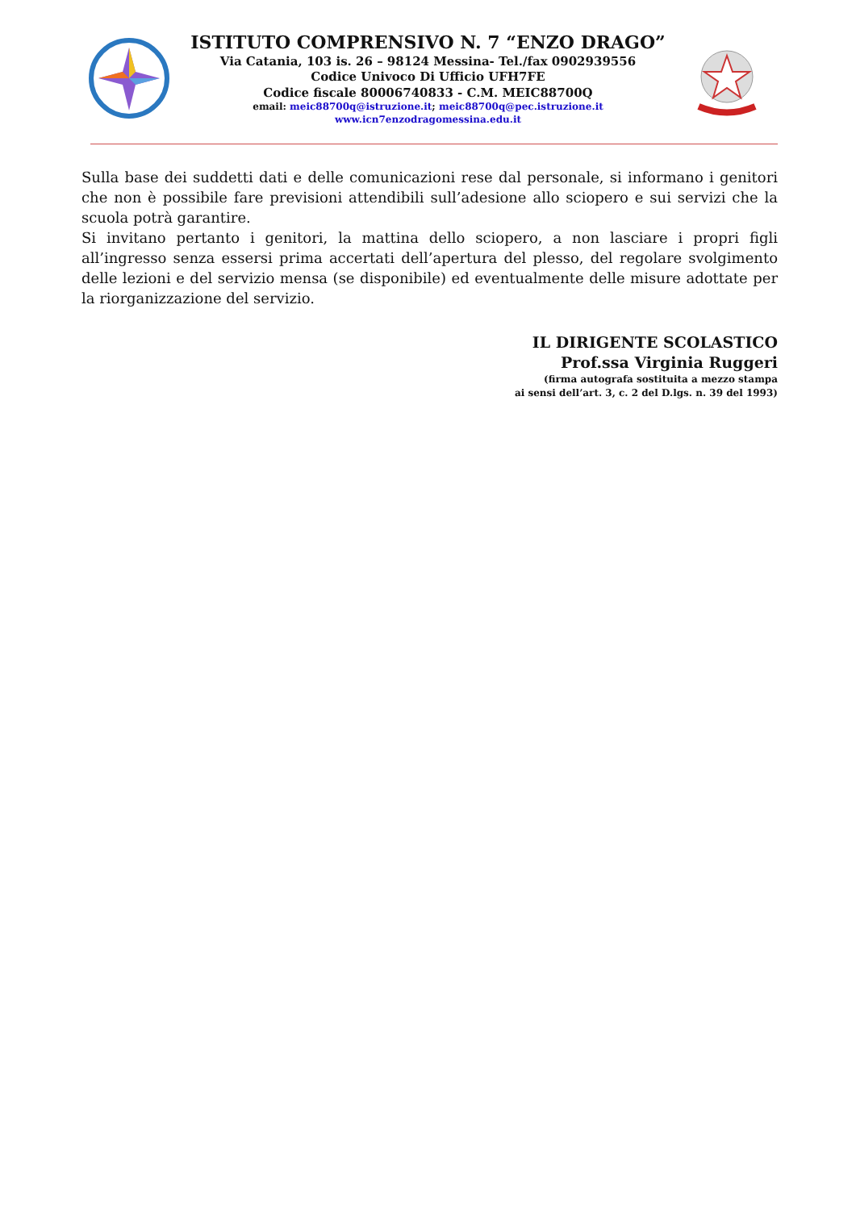ISTITUTO COMPRENSIVO N. 7 “ENZO DRAGO”
Via Catania, 103 is. 26 – 98124 Messina- Tel./fax 0902939556
Codice Univoco Di Ufficio UFH7FE
Codice fiscale 80006740833 - C.M. MEIC88700Q
email: meic88700q@istruzione.it; meic88700q@pec.istruzione.it
www.icn7enzodragomessina.edu.it
Sulla base dei suddetti dati e delle comunicazioni rese dal personale, si informano i genitori che non è possibile fare previsioni attendibili sull’adesione allo sciopero e sui servizi che la scuola potrà garantire.
Si invitano pertanto i genitori, la mattina dello sciopero, a non lasciare i propri figli all’ingresso senza essersi prima accertati dell’apertura del plesso, del regolare svolgimento delle lezioni e del servizio mensa (se disponibile) ed eventualmente delle misure adottate per la riorganizzazione del servizio.
IL DIRIGENTE SCOLASTICO
Prof.ssa Virginia Ruggeri
(firma autografa sostituita a mezzo stampa
ai sensi dell’art. 3, c. 2 del D.lgs. n. 39 del 1993)